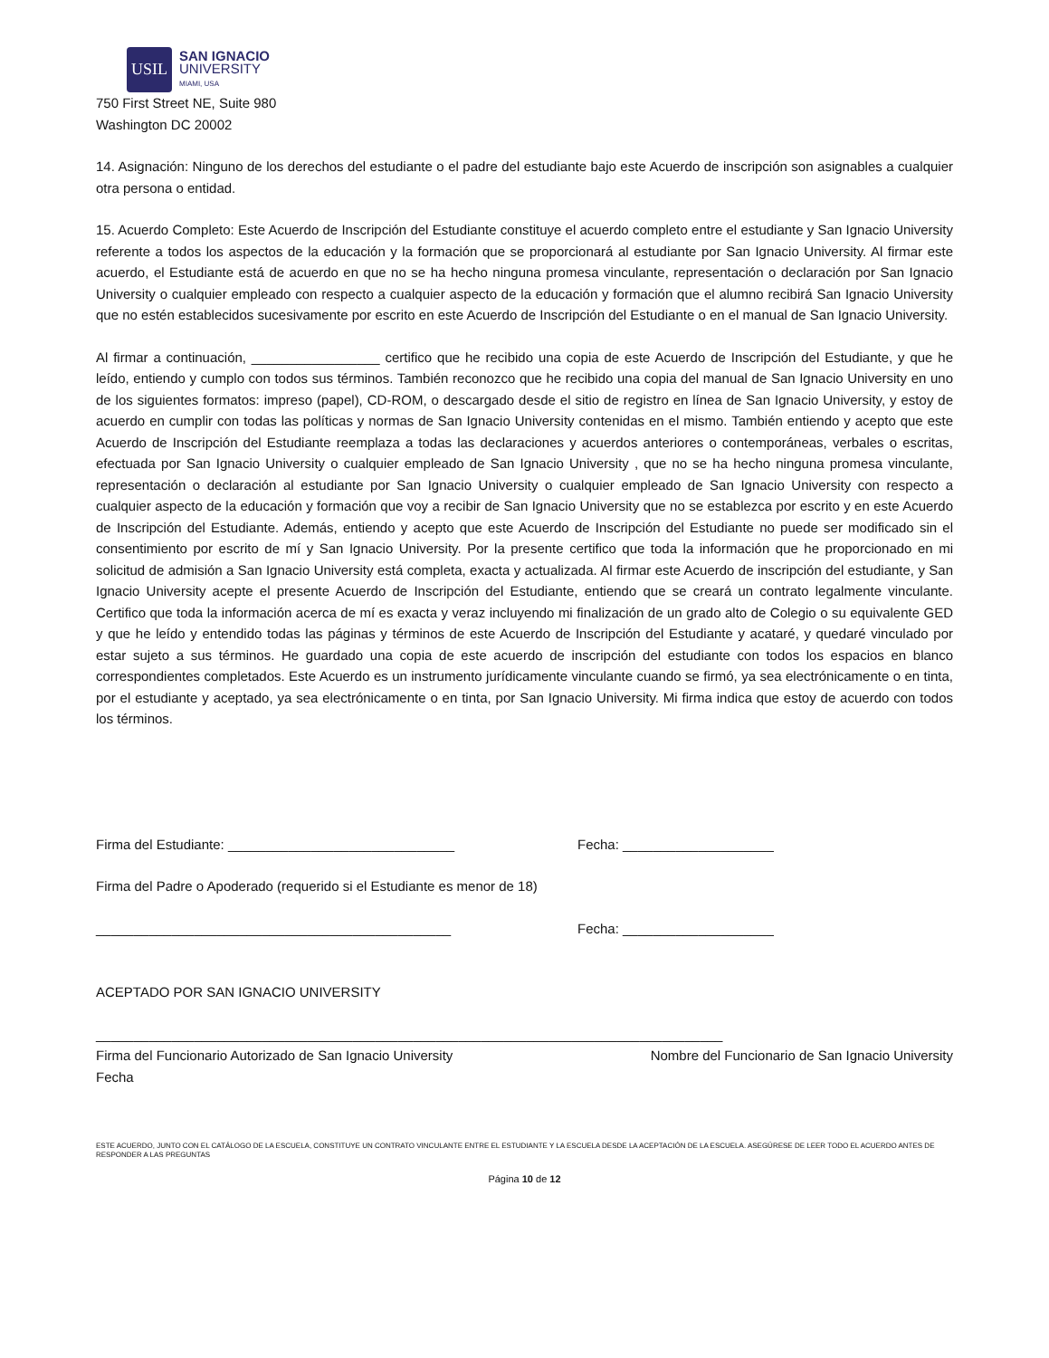USIL
SAN IGNACIO
UNIVERSITY
MIAMI, USA
750 First Street NE, Suite 980
Washington DC 20002
14. Asignación: Ninguno de los derechos del estudiante o el padre del estudiante bajo este Acuerdo de inscripción son asignables a cualquier otra persona o entidad.
15. Acuerdo Completo: Este Acuerdo de Inscripción del Estudiante constituye el acuerdo completo entre el estudiante y San Ignacio University referente a todos los aspectos de la educación y la formación que se proporcionará al estudiante por San Ignacio University. Al firmar este acuerdo, el Estudiante está de acuerdo en que no se ha hecho ninguna promesa vinculante, representación o declaración por San Ignacio University o cualquier empleado con respecto a cualquier aspecto de la educación y formación que el alumno recibirá San Ignacio University que no estén establecidos sucesivamente por escrito en este Acuerdo de Inscripción del Estudiante o en el manual de San Ignacio University.
Al firmar a continuación, _________________ certifico que he recibido una copia de este Acuerdo de Inscripción del Estudiante, y que he leído, entiendo y cumplo con todos sus términos. También reconozco que he recibido una copia del manual de San Ignacio University en uno de los siguientes formatos: impreso (papel), CD-ROM, o descargado desde el sitio de registro en línea de San Ignacio University, y estoy de acuerdo en cumplir con todas las políticas y normas de San Ignacio University contenidas en el mismo. También entiendo y acepto que este Acuerdo de Inscripción del Estudiante reemplaza a todas las declaraciones y acuerdos anteriores o contemporáneas, verbales o escritas, efectuada por San Ignacio University o cualquier empleado de San Ignacio University , que no se ha hecho ninguna promesa vinculante, representación o declaración al estudiante por San Ignacio University o cualquier empleado de San Ignacio University con respecto a cualquier aspecto de la educación y formación que voy a recibir de San Ignacio University que no se establezca por escrito y en este Acuerdo de Inscripción del Estudiante. Además, entiendo y acepto que este Acuerdo de Inscripción del Estudiante no puede ser modificado sin el consentimiento por escrito de mí y San Ignacio University. Por la presente certifico que toda la información que he proporcionado en mi solicitud de admisión a San Ignacio University está completa, exacta y actualizada. Al firmar este Acuerdo de inscripción del estudiante, y San Ignacio University acepte el presente Acuerdo de Inscripción del Estudiante, entiendo que se creará un contrato legalmente vinculante. Certifico que toda la información acerca de mí es exacta y veraz incluyendo mi finalización de un grado alto de Colegio o su equivalente GED y que he leído y entendido todas las páginas y términos de este Acuerdo de Inscripción del Estudiante y acataré, y quedaré vinculado por estar sujeto a sus términos. He guardado una copia de este acuerdo de inscripción del estudiante con todos los espacios en blanco correspondientes completados. Este Acuerdo es un instrumento jurídicamente vinculante cuando se firmó, ya sea electrónicamente o en tinta, por el estudiante y aceptado, ya sea electrónicamente o en tinta, por San Ignacio University. Mi firma indica que estoy de acuerdo con todos los términos.
Firma del Estudiante: ______________________________ Fecha: ____________________
Firma del Padre o Apoderado (requerido si el Estudiante es menor de 18)
_______________________________________________ Fecha: ____________________
ACEPTADO POR SAN IGNACIO UNIVERSITY
___________________________________________________________________________________
Firma del Funcionario Autorizado de San Ignacio University Nombre del Funcionario de San Ignacio University
Fecha
ESTE ACUERDO, JUNTO CON EL CATÁLOGO DE LA ESCUELA, CONSTITUYE UN CONTRATO VINCULANTE ENTRE EL ESTUDIANTE Y LA ESCUELA DESDE LA ACEPTACIÓN DE LA ESCUELA. ASEGÚRESE DE LEER TODO EL ACUERDO ANTES DE RESPONDER A LAS PREGUNTAS
Página 10 de 12